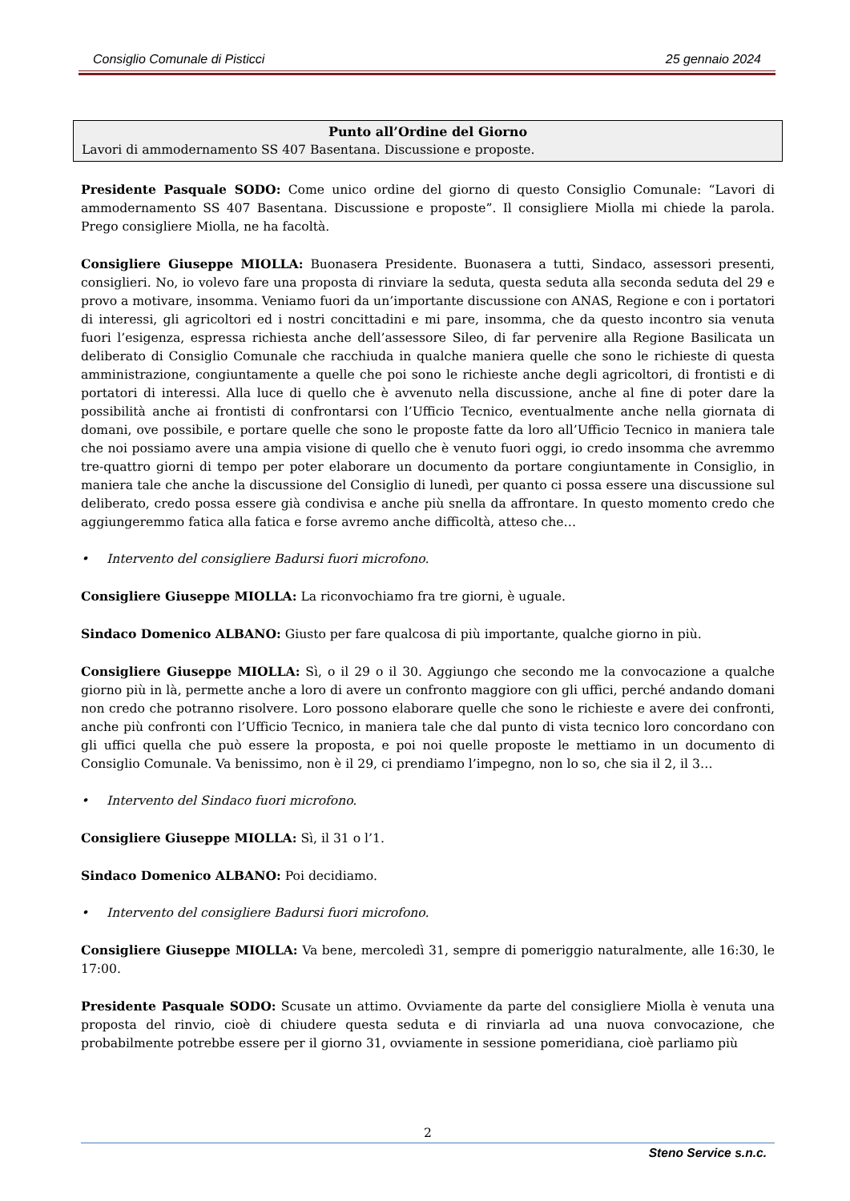Consiglio Comunale di Pisticci 25 gennaio 2024
Punto all’Ordine del Giorno
Lavori di ammodernamento SS 407 Basentana. Discussione e proposte.
Presidente Pasquale SODO: Come unico ordine del giorno di questo Consiglio Comunale: “Lavori di ammodernamento SS 407 Basentana. Discussione e proposte”. Il consigliere Miolla mi chiede la parola. Prego consigliere Miolla, ne ha facoltà.
Consigliere Giuseppe MIOLLA: Buonasera Presidente. Buonasera a tutti, Sindaco, assessori presenti, consiglieri. No, io volevo fare una proposta di rinviare la seduta, questa seduta alla seconda seduta del 29 e provo a motivare, insomma. Veniamo fuori da un’importante discussione con ANAS, Regione e con i portatori di interessi, gli agricoltori ed i nostri concittadini e mi pare, insomma, che da questo incontro sia venuta fuori l’esigenza, espressa richiesta anche dell’assessore Sileo, di far pervenire alla Regione Basilicata un deliberato di Consiglio Comunale che racchiuda in qualche maniera quelle che sono le richieste di questa amministrazione, congiuntamente a quelle che poi sono le richieste anche degli agricoltori, di frontisti e di portatori di interessi. Alla luce di quello che è avvenuto nella discussione, anche al fine di poter dare la possibilità anche ai frontisti di confrontarsi con l’Ufficio Tecnico, eventualmente anche nella giornata di domani, ove possibile, e portare quelle che sono le proposte fatte da loro all’Ufficio Tecnico in maniera tale che noi possiamo avere una ampia visione di quello che è venuto fuori oggi, io credo insomma che avremmo tre-quattro giorni di tempo per poter elaborare un documento da portare congiuntamente in Consiglio, in maniera tale che anche la discussione del Consiglio di lunedì, per quanto ci possa essere una discussione sul deliberato, credo possa essere già condivisa e anche più snella da affrontare. In questo momento credo che aggiungeremmo fatica alla fatica e forse avremo anche difficoltà, atteso che…
• Intervento del consigliere Badursi fuori microfono.
Consigliere Giuseppe MIOLLA: La riconvochiamo fra tre giorni, è uguale.
Sindaco Domenico ALBANO: Giusto per fare qualcosa di più importante, qualche giorno in più.
Consigliere Giuseppe MIOLLA: Sì, o il 29 o il 30. Aggiungo che secondo me la convocazione a qualche giorno più in là, permette anche a loro di avere un confronto maggiore con gli uffici, perché andando domani non credo che potranno risolvere. Loro possono elaborare quelle che sono le richieste e avere dei confronti, anche più confronti con l’Ufficio Tecnico, in maniera tale che dal punto di vista tecnico loro concordano con gli uffici quella che può essere la proposta, e poi noi quelle proposte le mettiamo in un documento di Consiglio Comunale. Va benissimo, non è il 29, ci prendiamo l’impegno, non lo so, che sia il 2, il 3…
• Intervento del Sindaco fuori microfono.
Consigliere Giuseppe MIOLLA: Sì, il 31 o l’1.
Sindaco Domenico ALBANO: Poi decidiamo.
• Intervento del consigliere Badursi fuori microfono.
Consigliere Giuseppe MIOLLA: Va bene, mercoledì 31, sempre di pomeriggio naturalmente, alle 16:30, le 17:00.
Presidente Pasquale SODO: Scusate un attimo. Ovviamente da parte del consigliere Miolla è venuta una proposta del rinvio, cioè di chiudere questa seduta e di rinviarla ad una nuova convocazione, che probabilmente potrebbe essere per il giorno 31, ovviamente in sessione pomeridiana, cioè parliamo più
2
Steno Service s.n.c.